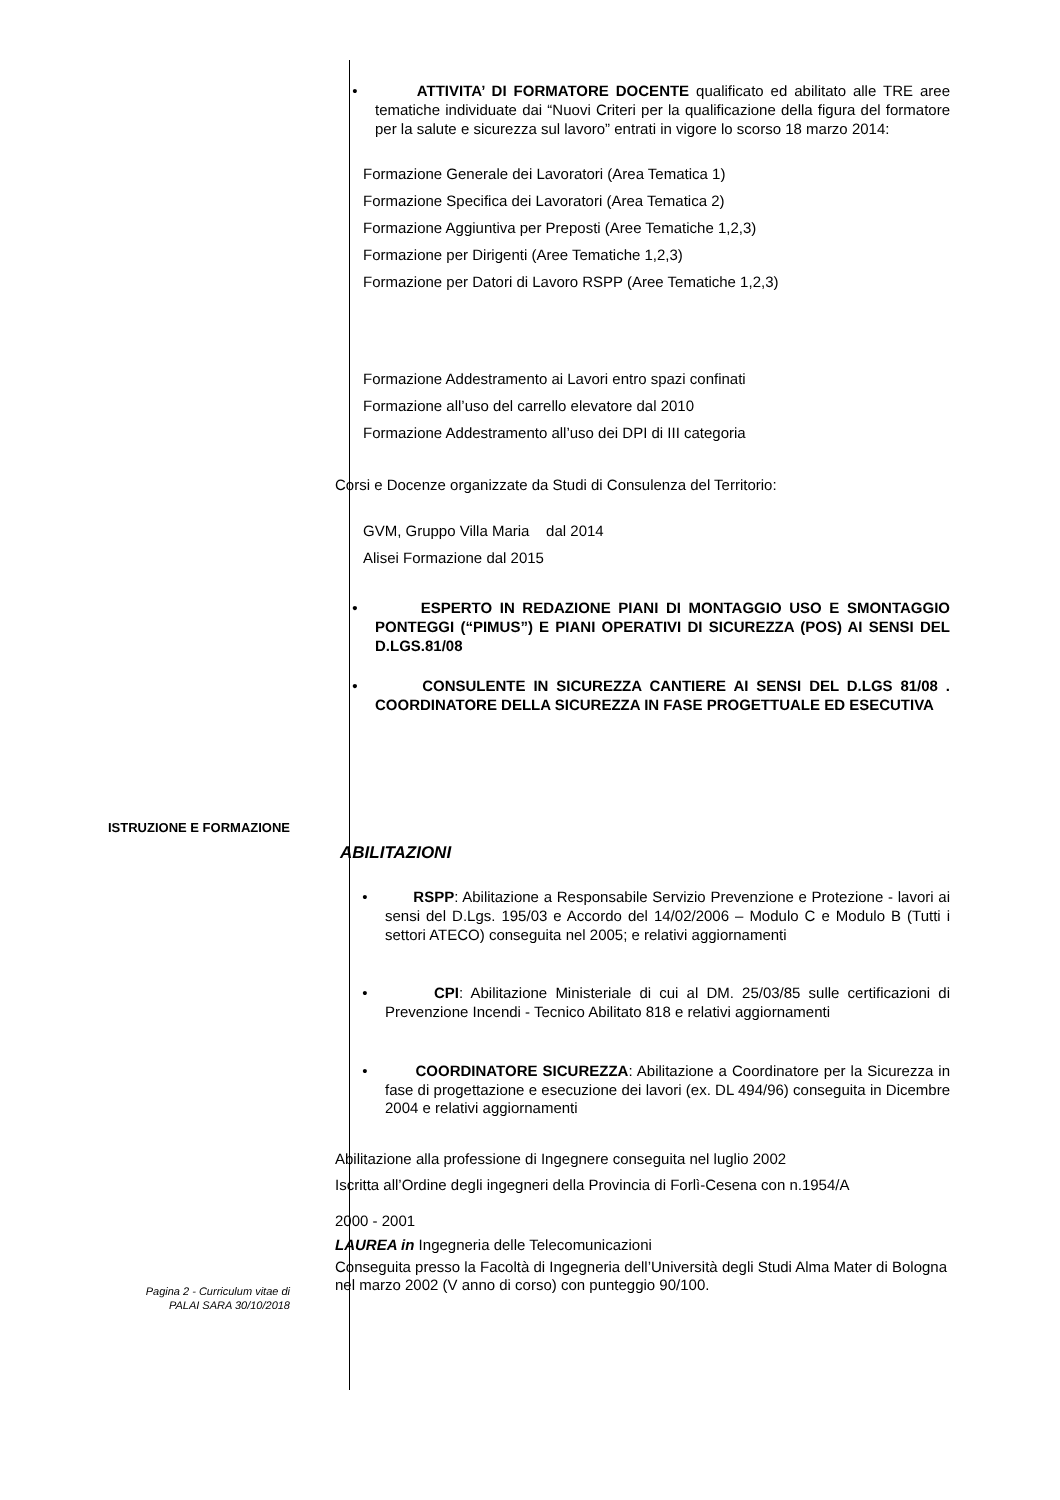• ATTIVITA’ DI FORMATORE DOCENTE qualificato ed abilitato alle TRE aree tematiche individuate dai “Nuovi Criteri per la qualificazione della figura del formatore per la salute e sicurezza sul lavoro” entrati in vigore lo scorso 18 marzo 2014:
Formazione Generale dei Lavoratori (Area Tematica 1)
Formazione Specifica dei Lavoratori (Area Tematica 2)
Formazione Aggiuntiva per Preposti (Aree Tematiche 1,2,3)
Formazione per Dirigenti (Aree Tematiche 1,2,3)
Formazione per Datori di Lavoro RSPP (Aree Tematiche 1,2,3)
Formazione Addestramento ai Lavori entro spazi confinati
Formazione all’uso del carrello elevatore dal 2010
Formazione Addestramento all’uso dei DPI di III categoria
Corsi e Docenze organizzate da Studi di Consulenza del Territorio:
GVM, Gruppo Villa Maria dal 2014
Alisei Formazione dal 2015
• ESPERTO IN REDAZIONE PIANI DI MONTAGGIO USO E SMONTAGGIO PONTEGGI (“PIMUS”) E PIANI OPERATIVI DI SICUREZZA (POS) AI SENSI DEL D.LGS.81/08
• CONSULENTE IN SICUREZZA CANTIERE AI SENSI DEL D.LGS 81/08 . COORDINATORE DELLA SICUREZZA IN FASE PROGETTUALE ED ESECUTIVA
ISTRUZIONE E FORMAZIONE
ABILITAZIONI
• RSPP: Abilitazione a Responsabile Servizio Prevenzione e Protezione - lavori ai sensi del D.Lgs. 195/03 e Accordo del 14/02/2006 – Modulo C e Modulo B (Tutti i settori ATECO) conseguita nel 2005; e relativi aggiornamenti
• CPI: Abilitazione Ministeriale di cui al DM. 25/03/85 sulle certificazioni di Prevenzione Incendi - Tecnico Abilitato 818 e relativi aggiornamenti
• COORDINATORE SICUREZZA: Abilitazione a Coordinatore per la Sicurezza in fase di progettazione e esecuzione dei lavori (ex. DL 494/96) conseguita in Dicembre 2004 e relativi aggiornamenti
Abilitazione alla professione di Ingegnere conseguita nel luglio 2002
Iscritta all’Ordine degli ingegneri della Provincia di Forlì-Cesena con n.1954/A
2000 - 2001
LAUREA in Ingegneria delle Telecomunicazioni
Conseguita presso la Facoltà di Ingegneria dell’Università degli Studi Alma Mater di Bologna nel marzo 2002 (V anno di corso) con punteggio 90/100.
Pagina 2 - Curriculum vitae di
PALAI SARA 30/10/2018